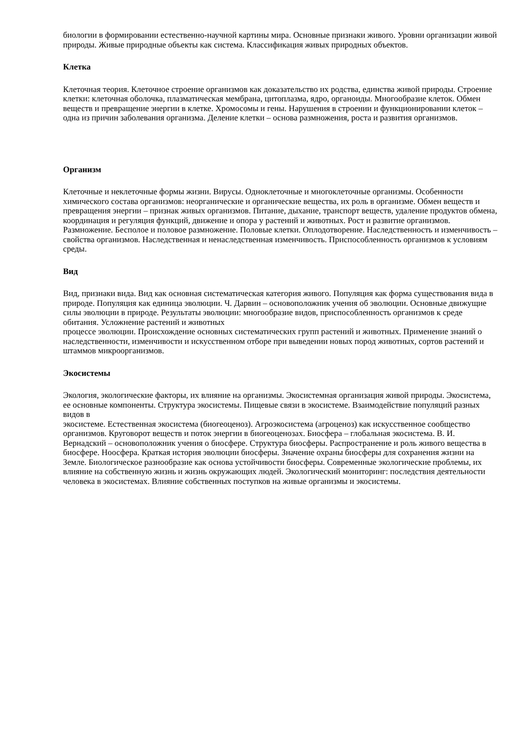биологии в формировании естественно-научной картины мира. Основные признаки живого. Уровни организации живой природы. Живые природные объекты как система. Классификация живых природных объектов.
Клетка
Клеточная теория. Клеточное строение организмов как доказательство их родства, единства живой природы. Строение клетки: клеточная оболочка, плазматическая мембрана, цитоплазма, ядро, органоиды. Многообразие клеток. Обмен веществ и превращение энергии в клетке. Хромосомы и гены. Нарушения в строении и функционировании клеток – одна из причин заболевания организма. Деление клетки – основа размножения, роста и развития организмов.
Организм
Клеточные и неклеточные формы жизни. Вирусы. Одноклеточные и многоклеточные организмы. Особенности химического состава организмов: неорганические и органические вещества, их роль в организме. Обмен веществ и превращения энергии – признак живых организмов. Питание, дыхание, транспорт веществ, удаление продуктов обмена, координация и регуляция функций, движение и опора у растений и животных. Рост и развитие организмов. Размножение. Бесполое и половое размножение. Половые клетки. Оплодотворение. Наследственность и изменчивость – свойства организмов. Наследственная и ненаследственная изменчивость. Приспособленность организмов к условиям среды.
Вид
Вид, признаки вида. Вид как основная систематическая категория живого. Популяция как форма существования вида в природе. Популяция как единица эволюции. Ч. Дарвин – основоположник учения об эволюции. Основные движущие силы эволюции в природе. Результаты эволюции: многообразие видов, приспособленность организмов к среде обитания. Усложнение растений и животных
процессе эволюции. Происхождение основных систематических групп растений и животных. Применение знаний о наследственности, изменчивости и искусственном отборе при выведении новых пород животных, сортов растений и штаммов микроорганизмов.
Экосистемы
Экология, экологические факторы, их влияние на организмы. Экосистемная организация живой природы. Экосистема, ее основные компоненты. Структура экосистемы. Пищевые связи в экосистеме. Взаимодействие популяций разных видов в
экосистеме. Естественная экосистема (биогеоценоз). Агроэкосистема (агроценоз) как искусственное сообщество организмов. Круговорот веществ и поток энергии в биогеоценозах. Биосфера – глобальная экосистема. В. И. Вернадский – основоположник учения о биосфере. Структура биосферы. Распространение и роль живого вещества в биосфере. Ноосфера. Краткая история эволюции биосферы. Значение охраны биосферы для сохранения жизни на Земле. Биологическое разнообразие как основа устойчивости биосферы. Современные экологические проблемы, их влияние на собственную жизнь и жизнь окружающих людей. Экологический мониторинг: последствия деятельности человека в экосистемах. Влияние собственных поступков на живые организмы и экосистемы.